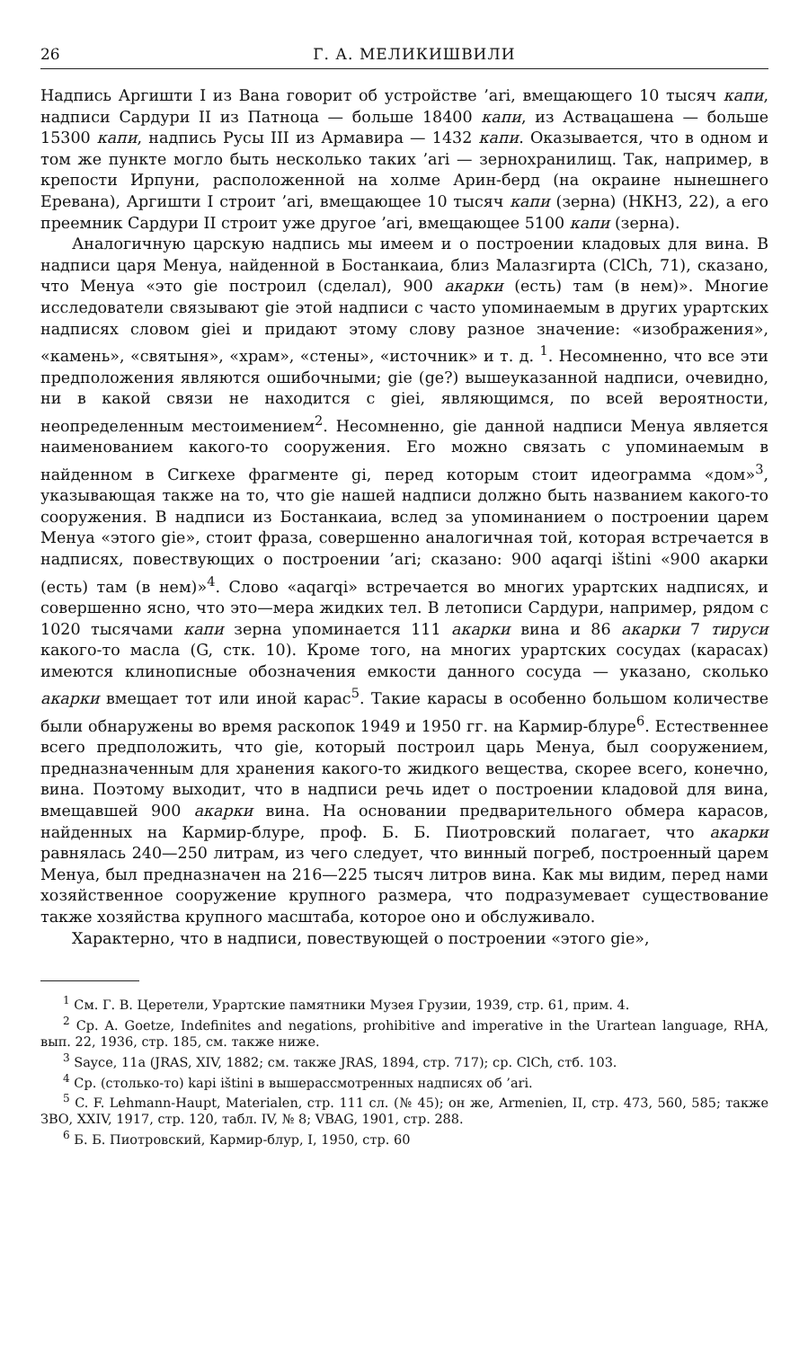26 Г. А. МЕЛИКИШВИЛИ
Надпись Аргишти I из Вана говорит об устройстве ’ari, вмещающего 10 тысяч капи, надписи Сардури II из Патноца — больше 18400 капи, из Аствацашена — больше 15300 капи, надпись Русы III из Армавира — 1432 капи. Оказывается, что в одном и том же пункте могло быть несколько таких ’ari — зернохранилищ. Так, например, в крепости Ирпуни, расположенной на холме Арин-берд (на окраине нынешнего Еревана), Аргишти I строит ’ari, вмещающее 10 тысяч капи (зерна) (НКНЗ, 22), а его преемник Сардури II строит уже другое ’ari, вмещающее 5100 капи (зерна).
Аналогичную царскую надпись мы имеем и о построении кладовых для вина. В надписи царя Менуа, найденной в Бостанкаиа, близ Малазгирта (ClCh, 71), сказано, что Менуа «это gie построил (сделал), 900 акарки (есть) там (в нем)». Многие исследователи связывают gie этой надписи с часто упоминаемым в других урартских надписях словом giei и придают этому слову разное значение: «изображения», «камень», «святыня», «храм», «стены», «источник» и т. д. <sup>1</sup>. Несомненно, что все эти предположения являются ошибочными; gie (ge?) вышеуказанной надписи, очевидно, ни в какой связи не находится с giei, являющимся, по всей вероятности, неопределенным местоимением<sup>2</sup>. Несомненно, gie данной надписи Менуа является наименованием какого-то сооружения. Его можно связать с упоминаемым в найденном в Сигкехе фрагменте gi, перед которым стоит идеограмма «дом»<sup>3</sup>, указывающая также на то, что gie нашей надписи должно быть названием какого-то сооружения. В надписи из Бостанкаиа, вслед за упоминанием о построении царем Менуа «этого gie», стоит фраза, совершенно аналогичная той, которая встречается в надписях, повествующих о построении ’ari; сказано: 900 aqarqi ištini «900 акарки (есть) там (в нем)»<sup>4</sup>. Слово «aqarqi» встречается во многих урартских надписях, и совершенно ясно, что это—мера жидких тел. В летописи Сардури, например, рядом с 1020 тысячами капи зерна упоминается 111 акарки вина и 86 акарки 7 тируси какого-то масла (G, стк. 10). Кроме того, на многих урартских сосудах (карасах) имеются клинописные обозначения емкости данного сосуда — указано, сколько акарки вмещает тот или иной карас<sup>5</sup>. Такие карасы в особенно большом количестве были обнаружены во время раскопок 1949 и 1950 гг. на Кармир-блуре<sup>6</sup>. Естественнее всего предположить, что gie, который построил царь Менуа, был сооружением, предназначенным для хранения какого-то жидкого вещества, скорее всего, конечно, вина. Поэтому выходит, что в надписи речь идет о построении кладовой для вина, вмещавшей 900 акарки вина. На основании предварительного обмера карасов, найденных на Кармир-блуре, проф. Б. Б. Пиотровский полагает, что акарки равнялась 240—250 литрам, из чего следует, что винный погреб, построенный царем Менуа, был предназначен на 216—225 тысяч литров вина. Как мы видим, перед нами хозяйственное сооружение крупного размера, что подразумевает существование также хозяйства крупного масштаба, которое оно и обслуживало.
Характерно, что в надписи, повествующей о построении «этого gie»,
<sup>1</sup> См. Г. В. Церетели, Урартские памятники Музея Грузии, 1939, стр. 61, прим. 4.
<sup>2</sup> Ср. A. Goetze, Indefinites and negations, prohibitive and imperative in the Urartean language, RHA, вып. 22, 1936, стр. 185, см. также ниже.
<sup>3</sup> Sayce, 11a (JRAS, XIV, 1882; см. также JRAS, 1894, стр. 717); ср. ClCh, стб. 103.
<sup>4</sup> Ср. (столько-то) kapi ištini в вышерассмотренных надписях об ’ari.
<sup>5</sup> C. F. Lehmann-Haupt, Materialen, стр. 111 сл. (№ 45); он же, Armenien, II, стр. 473, 560, 585; также ЗВО, XXIV, 1917, стр. 120, табл. IV, № 8; VBAG, 1901, стр. 288.
<sup>6</sup> Б. Б. Пиотровский, Кармир-блур, I, 1950, стр. 60